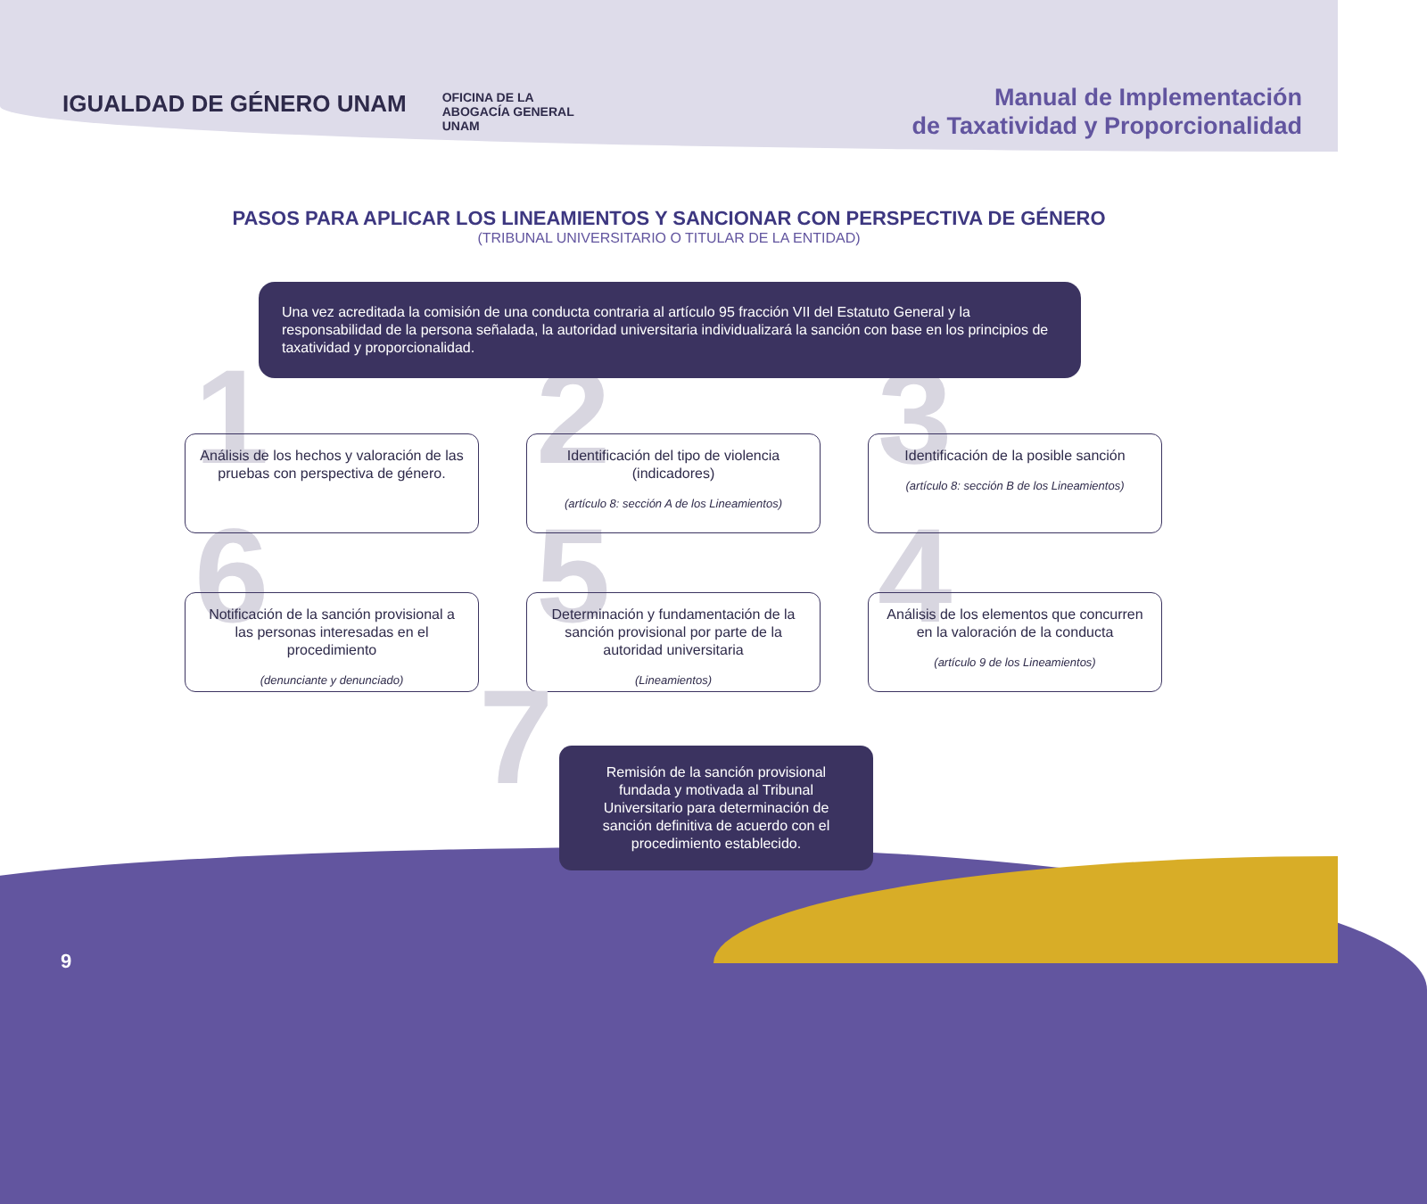IGUALDAD DE GÉNERO UNAM OFICINA DE LA
ABOGACÍA GENERAL
UNAM
Manual de Implementación
de Taxatividad y Proporcionalidad
PASOS PARA APLICAR LOS LINEAMIENTOS Y SANCIONAR CON PERSPECTIVA DE GÉNERO
(TRIBUNAL UNIVERSITARIO O TITULAR DE LA ENTIDAD)
Una vez acreditada la comisión de una conducta contraria al artículo 95 fracción VII del Estatuto General y la responsabilidad de la persona señalada, la autoridad universitaria individualizará la sanción con base en los principios de taxatividad y proporcionalidad.
1 Análisis de los hechos y valoración de las pruebas con perspectiva de género.
2 Identificación del tipo de violencia (indicadores)
(artículo 8: sección A de los Lineamientos)
3 Identificación de la posible sanción
(artículo 8: sección B de los Lineamientos)
6 Notificación de la sanción provisional a las personas interesadas en el procedimiento
(denunciante y denunciado)
5 Determinación y fundamentación de la sanción provisional por parte de la autoridad universitaria
(Lineamientos)
4 Análisis de los elementos que concurren en la valoración de la conducta
(artículo 9 de los Lineamientos)
7 Remisión de la sanción provisional fundada y motivada al Tribunal Universitario para determinación de sanción definitiva de acuerdo con el procedimiento establecido.
9